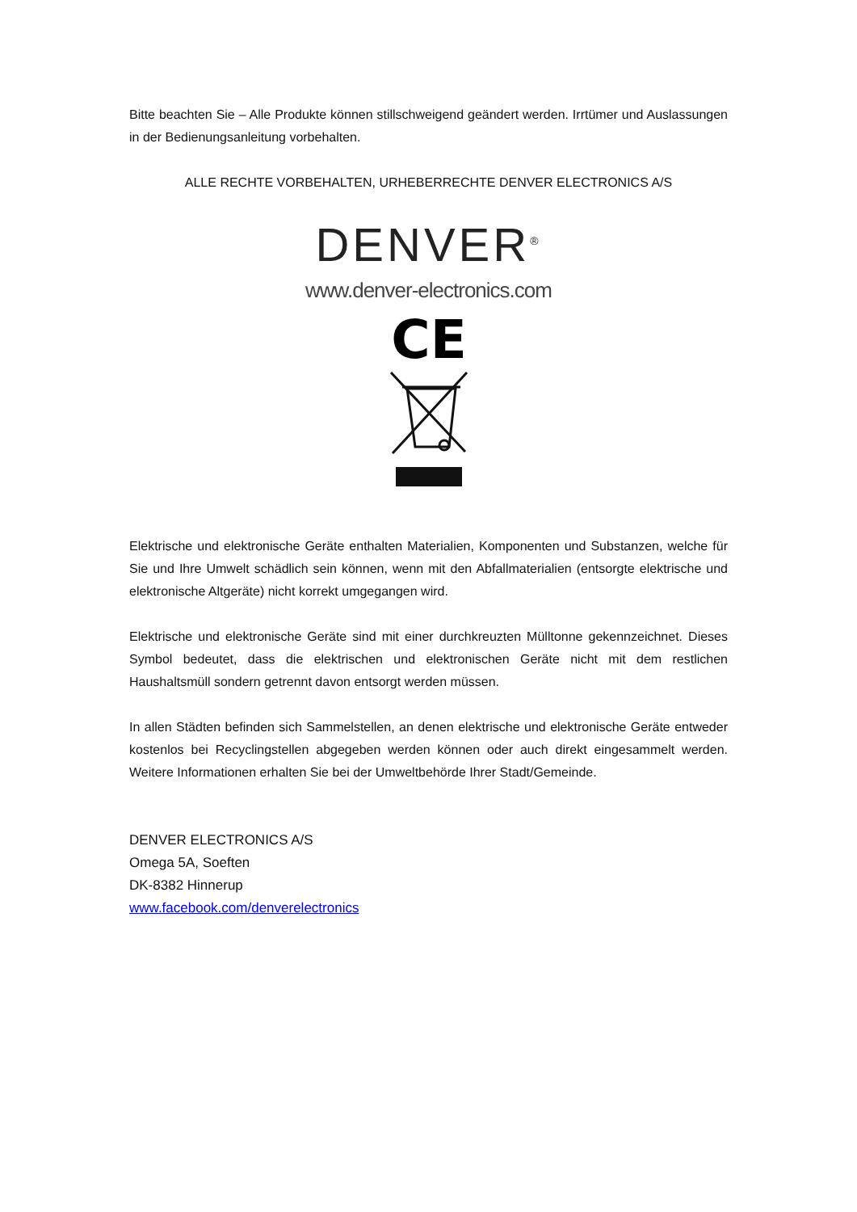Bitte beachten Sie – Alle Produkte können stillschweigend geändert werden. Irrtümer und Auslassungen in der Bedienungsanleitung vorbehalten.
ALLE RECHTE VORBEHALTEN, URHEBERRECHTE DENVER ELECTRONICS A/S
DENVER<sup>®</sup>
www.denver-electronics.com
CE
Elektrische und elektronische Geräte enthalten Materialien, Komponenten und Substanzen, welche für Sie und Ihre Umwelt schädlich sein können, wenn mit den Abfallmaterialien (entsorgte elektrische und elektronische Altgeräte) nicht korrekt umgegangen wird.
Elektrische und elektronische Geräte sind mit einer durchkreuzten Mülltonne gekennzeichnet. Dieses Symbol bedeutet, dass die elektrischen und elektronischen Geräte nicht mit dem restlichen Haushaltsmüll sondern getrennt davon entsorgt werden müssen.
In allen Städten befinden sich Sammelstellen, an denen elektrische und elektronische Geräte entweder kostenlos bei Recyclingstellen abgegeben werden können oder auch direkt eingesammelt werden. Weitere Informationen erhalten Sie bei der Umweltbehörde Ihrer Stadt/Gemeinde.
DENVER ELECTRONICS A/S
Omega 5A, Soeften
DK-8382 Hinnerup
www.facebook.com/denverelectronics